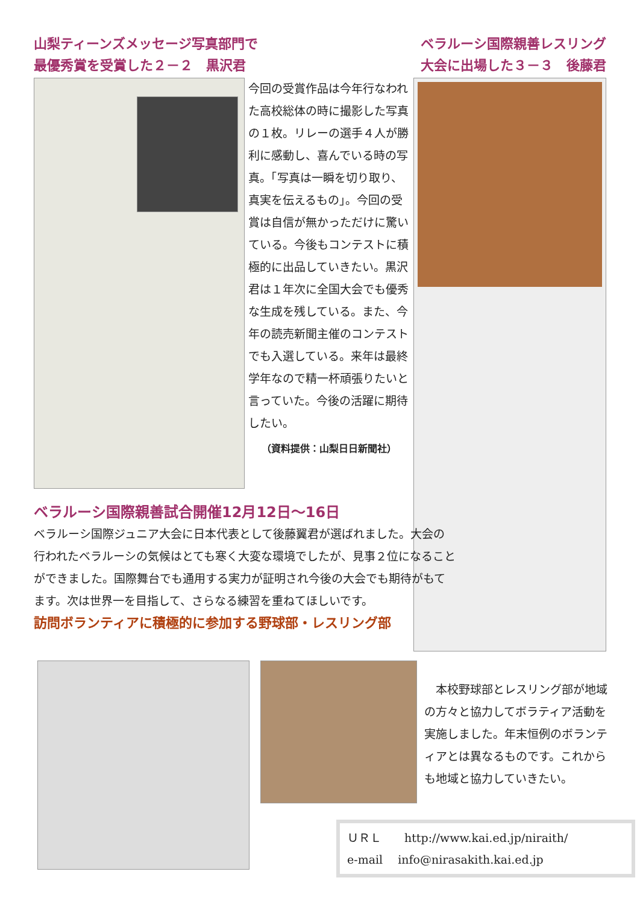山梨ティーンズメッセージ写真部門で
最優秀賞を受賞した２－２　黒沢君
ベラルーシ国際親善レスリング
大会に出場した３－３　後藤君
今回の受賞作品は今年行なわれた高校総体の時に撮影した写真の１枚。リレーの選手４人が勝利に感動し、喜んでいる時の写真。「写真は一瞬を切り取り、真実を伝えるもの」。今回の受賞は自信が無かっただけに驚いている。今後もコンテストに積極的に出品していきたい。黒沢君は１年次に全国大会でも優秀な生成を残している。また、今年の読売新聞主催のコンテストでも入選している。来年は最終学年なので精一杯頑張りたいと言っていた。今後の活躍に期待したい。
（資料提供：山梨日日新聞社）
ベラルーシ国際親善試合開催12月12日～16日
ベラルーシ国際ジュニア大会に日本代表として後藤翼君が選ばれました。大会の行われたベラルーシの気候はとても寒く大変な環境でしたが、見事２位になることができました。国際舞台でも通用する実力が証明され今後の大会でも期待がもてます。次は世界一を目指して、さらなる練習を重ねてほしいです。
訪問ボランティアに積極的に参加する野球部・レスリング部
　本校野球部とレスリング部が地域の方々と協力してボラティア活動を実施しました。年末恒例のボランティアとは異なるものです。これからも地域と協力していきたい。
ＵＲＬ　　http://www.kai.ed.jp/niraith/
e-mail　 info@nirasakith.kai.ed.jp